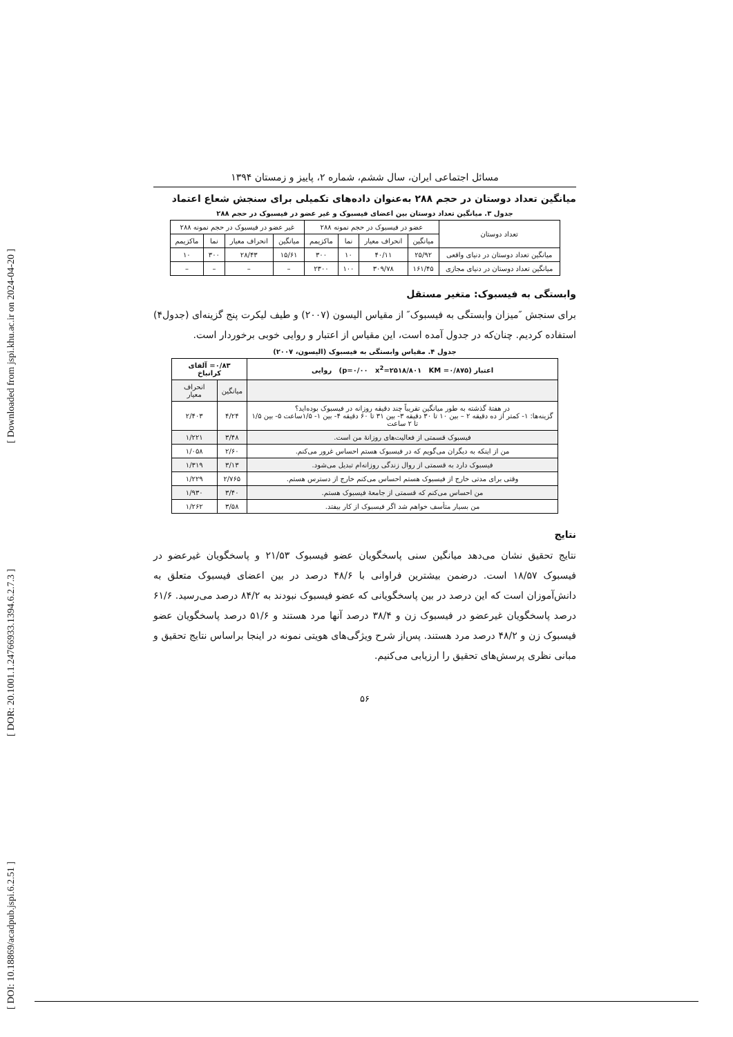[ DOI: 10.18869/acadpub.jspi.6.2.51 ] [ DOR: 20.1001.1.24766933.1394.6.2.7.3 ] [ Downloaded from jspi.khu.ac.ir on 2024-04-20 ]
مسائل اجتماعی ایران، سال ششم، شماره ۲، پاییز و زمستان ۱۳۹۴
میانگین تعداد دوستان در حجم ۲۸۸ به‌عنوان داده‌های تکمیلی برای سنجش شعاع اعتماد
جدول ۳. میانگین تعداد دوستان بین اعضای فیسبوک و غیر عضو در فیسبوک در حجم ۲۸۸
| تعداد دوستان | عضو در فیسبوک در حجم نمونه ۲۸۸ | | | | غیر عضو در فیسبوک در حجم نمونه ۲۸۸ | | | |
| --- | --- | --- | --- | --- | --- | --- | --- | --- |
| | میانگین | انحراف معیار | نما | ماکزیمم | میانگین | انحراف معیار | نما | ماکزیمم |
| میانگین تعداد دوستان در دنیای واقعی | ۲۵/۹۲ | ۴۰/۱۱ | ۱۰ | ۳۰۰ | ۱۵/۶۱ | ۲۸/۴۳ | ۳۰۰ | ۱۰ |
| میانگین تعداد دوستان در دنیای مجازی | ۱۶۱/۴۵ | ۳۰۹/۷۸ | ۱۰۰ | ۲۳۰۰ | – | – | – | – |
وابستگی به فیسبوک: متغیر مستقل
برای سنجش ″میزان وابستگی به فیسبوک″ از مقیاس الیسون (۲۰۰۷) و طیف لیکرت پنج گزینه‌ای (جدول۴) استفاده کردیم. چنان‌که در جدول آمده است، این مقیاس از اعتبار و روایی خوبی برخوردار است.
جدول ۴. مقیاس وابستگی به فیسبوک (الیسون، ۲۰۰۷)
| اعتبار (p=۰/۰۰ x<sup>2</sup>=۲۵۱۸/۸۰۱ KM =۰/۸۷۵) روایی | ۰/۸۳= آلفای کرانباخ | |
| --- | --- | --- |
| | میانگین | انحراف معیار |
| در هفتهٔ گذشته به طور میانگین تقریباً چند دقیقه روزانه در فیسبوک بوده‌اید؟ گزینه‌ها: ۱- کمتر از ده دقیقه ۲ – بین ۱۰ تا ۳۰ دقیقه ۳- بین ۳۱ تا ۶۰ دقیقه ۴- بین ۱- ۱/۵ساعت ۵- بین ۱/۵ تا ۲ ساعت | ۴/۲۴ | ۲/۴۰۳ |
| فیسبوک قسمتی از فعالیت‌های روزانهٔ من است. | ۳/۴۸ | ۱/۲۲۱ |
| من از اینکه به دیگران می‌گویم که در فیسبوک هستم احساس غرور می‌کنم. | ۲/۶۰ | ۱/۰۵۸ |
| فیسبوک دارد به قسمتی از روال زندگی روزانه‌ام تبدیل می‌شود. | ۳/۱۳ | ۱/۳۱۹ |
| وقتی برای مدتی خارج از فیسبوک هستم احساس می‌کنم خارج از دسترس هستم. | ۲/۷۶۵ | ۱/۲۲۹ |
| من احساس می‌کنم که قسمتی از جامعهٔ فیسبوک هستم. | ۳/۴۰ | ۱/۹۳۰ |
| من بسیار متأسف خواهم شد اگر فیسبوک از کار بیفتد. | ۳/۵۸ | ۱/۲۶۲ |
نتایج
نتایج تحقیق نشان می‌دهد میانگین سنی پاسخگویان عضو فیسبوک ۲۱/۵۳ و پاسخگویان غیرعضو در فیسبوک ۱۸/۵۷ است. درضمن بیشترین فراوانی با ۴۸/۶ درصد در بین اعضای فیسبوک متعلق به دانش‌آموزان است که این درصد در بین پاسخگویانی که عضو فیسبوک نبودند به ۸۴/۲ درصد می‌رسید. ۶۱/۶ درصد پاسخگویان غیرعضو در فیسبوک زن و ۳۸/۴ درصد آنها مرد هستند و ۵۱/۶ درصد پاسخگویان عضو فیسبوک زن و ۴۸/۲ درصد مرد هستند. پس‌از شرح ویژگی‌های هویتی نمونه در اینجا براساس نتایج تحقیق و مبانی نظری پرسش‌های تحقیق را ارزیابی می‌کنیم.
۵۶